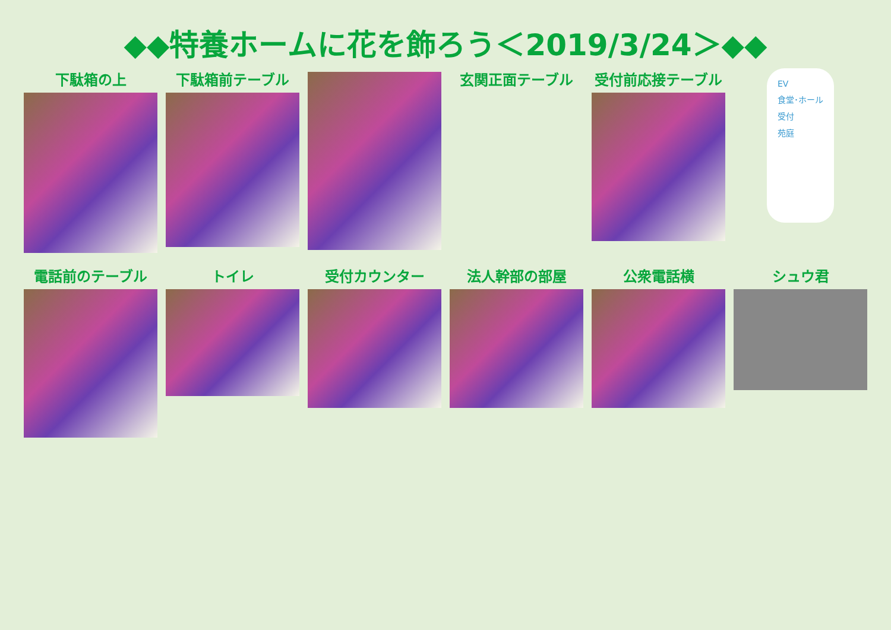◆◆特養ホームに花を飾ろう＜2019/3/24＞◆◆
下駄箱の上
下駄箱前テーブル
玄関正面テーブル
受付前応接テーブル
EV
食堂･ホール
受付
苑庭
電話前のテーブル
トイレ
受付カウンター
法人幹部の部屋
公衆電話横
シュウ君